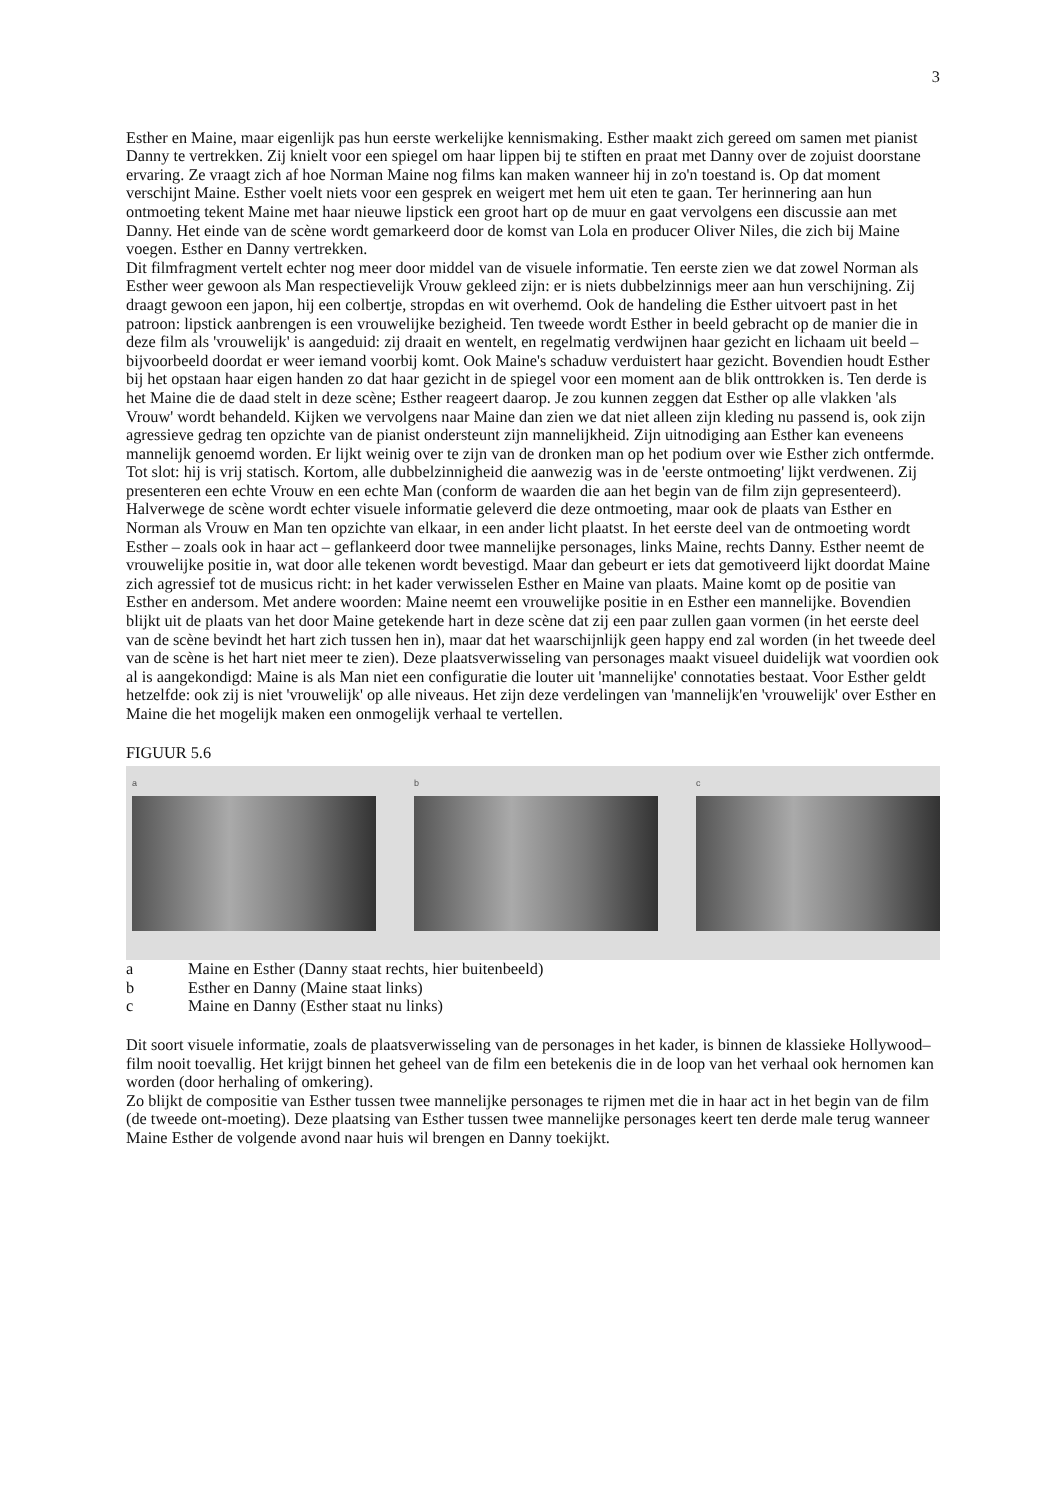3
Esther en Maine, maar eigenlijk pas hun eerste werkelijke kennismaking. Esther maakt zich gereed om samen met pianist Danny te vertrekken. Zij knielt voor een spiegel om haar lippen bij te stiften en praat met Danny over de zojuist doorstane ervaring. Ze vraagt zich af hoe Norman Maine nog films kan maken wanneer hij in zo'n toestand is. Op dat moment verschijnt Maine. Esther voelt niets voor een gesprek en weigert met hem uit eten te gaan. Ter herinnering aan hun ontmoeting tekent Maine met haar nieuwe lipstick een groot hart op de muur en gaat vervolgens een discussie aan met Danny. Het einde van de scène wordt gemarkeerd door de komst van Lola en producer Oliver Niles, die zich bij Maine voegen. Esther en Danny vertrekken.
Dit filmfragment vertelt echter nog meer door middel van de visuele informatie. Ten eerste zien we dat zowel Norman als Esther weer gewoon als Man respectievelijk Vrouw gekleed zijn: er is niets dubbelzinnigs meer aan hun verschijning. Zij draagt gewoon een japon, hij een colbertje, stropdas en wit overhemd. Ook de handeling die Esther uitvoert past in het patroon: lipstick aanbrengen is een vrouwelijke bezigheid. Ten tweede wordt Esther in beeld gebracht op de manier die in deze film als 'vrouwelijk' is aangeduid: zij draait en wentelt, en regelmatig verdwijnen haar gezicht en lichaam uit beeld – bijvoorbeeld doordat er weer iemand voorbij komt. Ook Maine's schaduw verduistert haar gezicht. Bovendien houdt Esther bij het opstaan haar eigen handen zo dat haar gezicht in de spiegel voor een moment aan de blik onttrokken is. Ten derde is het Maine die de daad stelt in deze scène; Esther reageert daarop. Je zou kunnen zeggen dat Esther op alle vlakken 'als Vrouw' wordt behandeld. Kijken we vervolgens naar Maine dan zien we dat niet alleen zijn kleding nu passend is, ook zijn agressieve gedrag ten opzichte van de pianist ondersteunt zijn mannelijkheid. Zijn uitnodiging aan Esther kan eveneens mannelijk genoemd worden. Er lijkt weinig over te zijn van de dronken man op het podium over wie Esther zich ontfermde. Tot slot: hij is vrij statisch. Kortom, alle dubbelzinnigheid die aanwezig was in de 'eerste ontmoeting' lijkt verdwenen. Zij presenteren een echte Vrouw en een echte Man (conform de waarden die aan het begin van de film zijn gepresenteerd).
Halverwege de scène wordt echter visuele informatie geleverd die deze ontmoeting, maar ook de plaats van Esther en Norman als Vrouw en Man ten opzichte van elkaar, in een ander licht plaatst. In het eerste deel van de ontmoeting wordt Esther – zoals ook in haar act – geflankeerd door twee mannelijke personages, links Maine, rechts Danny. Esther neemt de vrouwelijke positie in, wat door alle tekenen wordt bevestigd. Maar dan gebeurt er iets dat gemotiveerd lijkt doordat Maine zich agressief tot de musicus richt: in het kader verwisselen Esther en Maine van plaats. Maine komt op de positie van Esther en andersom. Met andere woorden: Maine neemt een vrouwelijke positie in en Esther een mannelijke. Bovendien blijkt uit de plaats van het door Maine getekende hart in deze scène dat zij een paar zullen gaan vormen (in het eerste deel van de scène bevindt het hart zich tussen hen in), maar dat het waarschijnlijk geen happy end zal worden (in het tweede deel van de scène is het hart niet meer te zien). Deze plaatsverwisseling van personages maakt visueel duidelijk wat voordien ook al is aangekondigd: Maine is als Man niet een configuratie die louter uit 'mannelijke' connotaties bestaat. Voor Esther geldt hetzelfde: ook zij is niet 'vrouwelijk' op alle niveaus. Het zijn deze verdelingen van 'mannelijk'en 'vrouwelijk' over Esther en Maine die het mogelijk maken een onmogelijk verhaal te vertellen.
FIGUUR 5.6
a b c
a Maine en Esther (Danny staat rechts, hier buitenbeeld)
b Esther en Danny (Maine staat links)
c Maine en Danny (Esther staat nu links)
Dit soort visuele informatie, zoals de plaatsverwisseling van de personages in het kader, is binnen de klassieke Hollywood–film nooit toevallig. Het krijgt binnen het geheel van de film een betekenis die in de loop van het verhaal ook hernomen kan worden (door herhaling of omkering).
Zo blijkt de compositie van Esther tussen twee mannelijke personages te rijmen met die in haar act in het begin van de film (de tweede ont-moeting). Deze plaatsing van Esther tussen twee mannelijke personages keert ten derde male terug wanneer Maine Esther de volgende avond naar huis wil brengen en Danny toekijkt.